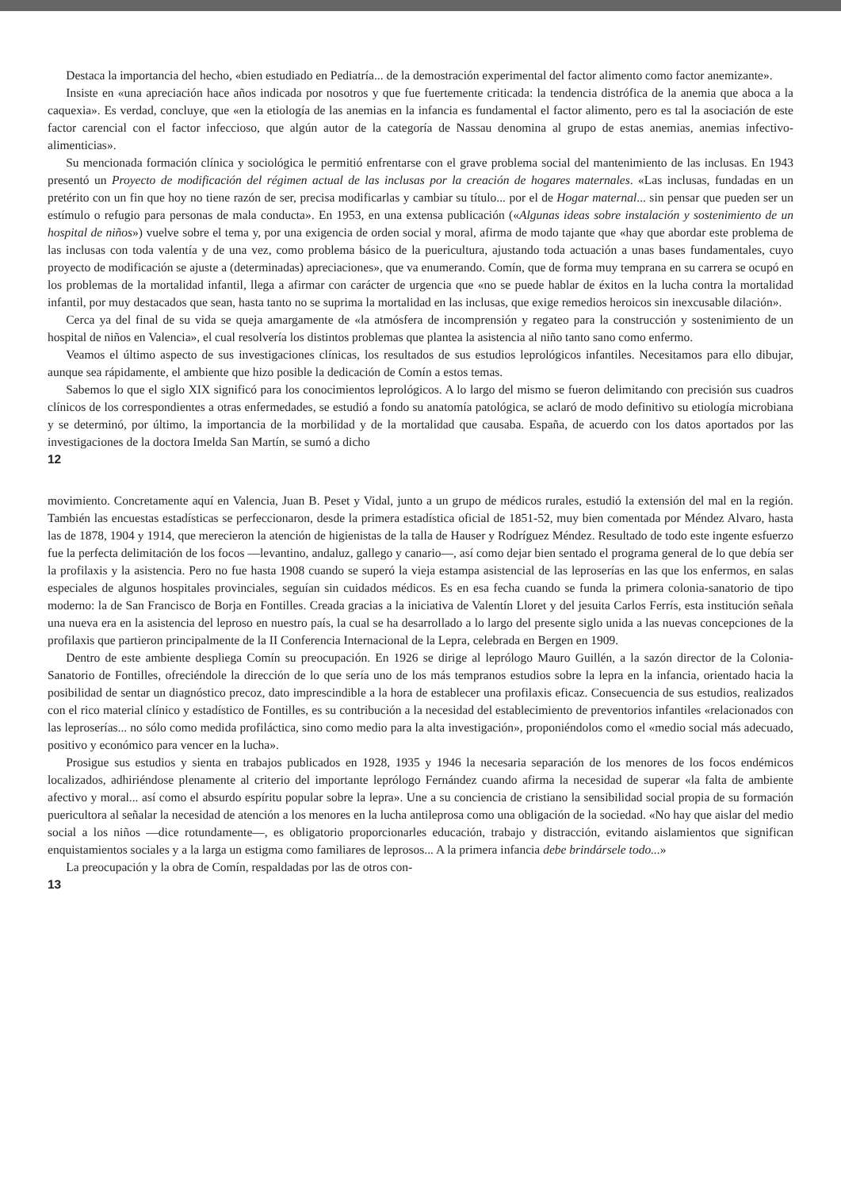Destaca la importancia del hecho, «bien estudiado en Pediatría... de la demostración experimental del factor alimento como factor anemizante».
Insiste en «una apreciación hace años indicada por nosotros y que fue fuertemente criticada: la tendencia distrófica de la anemia que aboca a la caquexia». Es verdad, concluye, que «en la etiología de las anemias en la infancia es fundamental el factor alimento, pero es tal la asociación de este factor carencial con el factor infeccioso, que algún autor de la categoría de Nassau denomina al grupo de estas anemias, anemias infectivo-alimenticias».
Su mencionada formación clínica y sociológica le permitió enfrentarse con el grave problema social del mantenimiento de las inclusas. En 1943 presentó un Proyecto de modificación del régimen actual de las inclusas por la creación de hogares maternales. «Las inclusas, fundadas en un pretérito con un fin que hoy no tiene razón de ser, precisa modificarlas y cambiar su título... por el de Hogar maternal... sin pensar que pueden ser un estímulo o refugio para personas de mala conducta». En 1953, en una extensa publicación («Algunas ideas sobre instalación y sostenimiento de un hospital de niños») vuelve sobre el tema y, por una exigencia de orden social y moral, afirma de modo tajante que «hay que abordar este problema de las inclusas con toda valentía y de una vez, como problema básico de la puericultura, ajustando toda actuación a unas bases fundamentales, cuyo proyecto de modificación se ajuste a (determinadas) apreciaciones», que va enumerando. Comín, que de forma muy temprana en su carrera se ocupó en los problemas de la mortalidad infantil, llega a afirmar con carácter de urgencia que «no se puede hablar de éxitos en la lucha contra la mortalidad infantil, por muy destacados que sean, hasta tanto no se suprima la mortalidad en las inclusas, que exige remedios heroicos sin inexcusable dilación».
Cerca ya del final de su vida se queja amargamente de «la atmósfera de incomprensión y regateo para la construcción y sostenimiento de un hospital de niños en Valencia», el cual resolvería los distintos problemas que plantea la asistencia al niño tanto sano como enfermo.
Veamos el último aspecto de sus investigaciones clínicas, los resultados de sus estudios leprológicos infantiles. Necesitamos para ello dibujar, aunque sea rápidamente, el ambiente que hizo posible la dedicación de Comín a estos temas.
Sabemos lo que el siglo XIX significó para los conocimientos leprológicos. A lo largo del mismo se fueron delimitando con precisión sus cuadros clínicos de los correspondientes a otras enfermedades, se estudió a fondo su anatomía patológica, se aclaró de modo definitivo su etiología microbiana y se determinó, por último, la importancia de la morbilidad y de la mortalidad que causaba. España, de acuerdo con los datos aportados por las investigaciones de la doctora Imelda San Martín, se sumó a dicho
12
movimiento. Concretamente aquí en Valencia, Juan B. Peset y Vidal, junto a un grupo de médicos rurales, estudió la extensión del mal en la región. También las encuestas estadísticas se perfeccionaron, desde la primera estadística oficial de 1851-52, muy bien comentada por Méndez Alvaro, hasta las de 1878, 1904 y 1914, que merecieron la atención de higienistas de la talla de Hauser y Rodríguez Méndez. Resultado de todo este ingente esfuerzo fue la perfecta delimitación de los focos —levantino, andaluz, gallego y canario—, así como dejar bien sentado el programa general de lo que debía ser la profilaxis y la asistencia. Pero no fue hasta 1908 cuando se superó la vieja estampa asistencial de las leproserías en las que los enfermos, en salas especiales de algunos hospitales provinciales, seguían sin cuidados médicos. Es en esa fecha cuando se funda la primera colonia-sanatorio de tipo moderno: la de San Francisco de Borja en Fontilles. Creada gracias a la iniciativa de Valentín Lloret y del jesuita Carlos Ferrís, esta institución señala una nueva era en la asistencia del leproso en nuestro país, la cual se ha desarrollado a lo largo del presente siglo unida a las nuevas concepciones de la profilaxis que partieron principalmente de la II Conferencia Internacional de la Lepra, celebrada en Bergen en 1909.
Dentro de este ambiente despliega Comín su preocupación. En 1926 se dirige al leprólogo Mauro Guillén, a la sazón director de la Colonia-Sanatorio de Fontilles, ofreciéndole la dirección de lo que sería uno de los más tempranos estudios sobre la lepra en la infancia, orientado hacia la posibilidad de sentar un diagnóstico precoz, dato imprescindible a la hora de establecer una profilaxis eficaz. Consecuencia de sus estudios, realizados con el rico material clínico y estadístico de Fontilles, es su contribución a la necesidad del establecimiento de preventorios infantiles «relacionados con las leproserías... no sólo como medida profiláctica, sino como medio para la alta investigación», proponiéndolos como el «medio social más adecuado, positivo y económico para vencer en la lucha».
Prosigue sus estudios y sienta en trabajos publicados en 1928, 1935 y 1946 la necesaria separación de los menores de los focos endémicos localizados, adhiriéndose plenamente al criterio del importante leprólogo Fernández cuando afirma la necesidad de superar «la falta de ambiente afectivo y moral... así como el absurdo espíritu popular sobre la lepra». Une a su conciencia de cristiano la sensibilidad social propia de su formación puericultora al señalar la necesidad de atención a los menores en la lucha antileprosa como una obligación de la sociedad. «No hay que aislar del medio social a los niños —dice rotundamente—, es obligatorio proporcionarles educación, trabajo y distracción, evitando aislamientos que significan enquistamientos sociales y a la larga un estigma como familiares de leprosos... A la primera infancia debe brindársele todo...»
La preocupación y la obra de Comín, respaldadas por las de otros con-
13